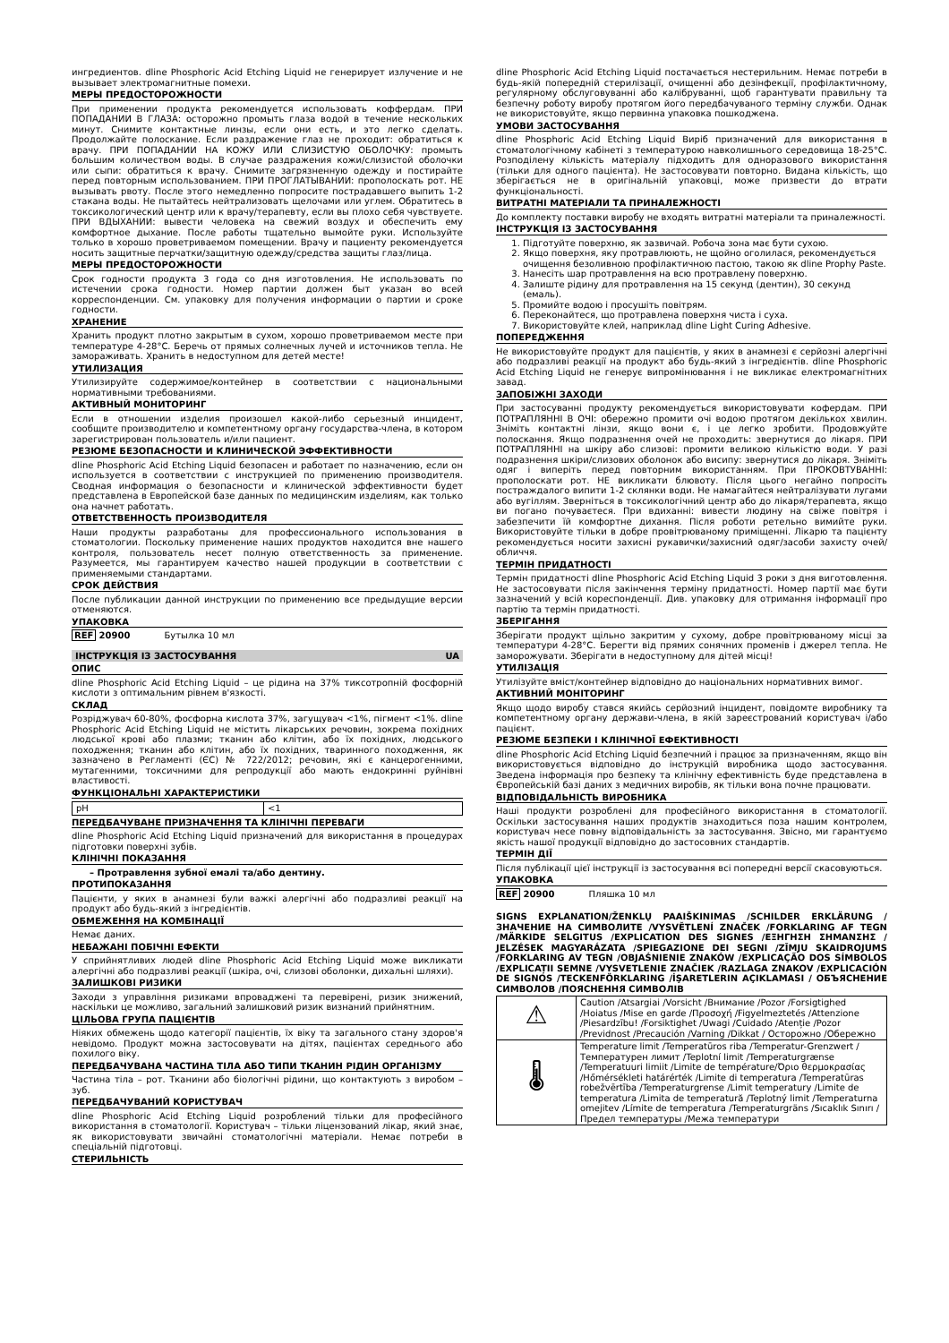ингредиентов. dline Phosphoric Acid Etching Liquid не генерирует излучение и не вызывает электромагнитные помехи.
МЕРЫ ПРЕДОСТОРОЖНОСТИ
При применении продукта рекомендуется использовать коффердам. ПРИ ПОПАДАНИИ В ГЛАЗА: осторожно промыть глаза водой в течение нескольких минут. Снимите контактные линзы, если они есть, и это легко сделать. Продолжайте полоскание. Если раздражение глаз не проходит: обратиться к врачу. ПРИ ПОПАДАНИИ НА КОЖУ ИЛИ СЛИЗИСТУЮ ОБОЛОЧКУ: промыть большим количеством воды. В случае раздражения кожи/слизистой оболочки или сыпи: обратиться к врачу. Снимите загрязненную одежду и постирайте перед повторным использованием. ПРИ ПРОГЛАТЫВАНИИ: прополоскать рот. НЕ вызывать рвоту. После этого немедленно попросите пострадавшего выпить 1-2 стакана воды. Не пытайтесь нейтрализовать щелочами или углем. Обратитесь в токсикологический центр или к врачу/терапевту, если вы плохо себя чувствуете. ПРИ ВДЫХАНИИ: вывести человека на свежий воздух и обеспечить ему комфортное дыхание. После работы тщательно вымойте руки. Используйте только в хорошо проветриваемом помещении. Врачу и пациенту рекомендуется носить защитные перчатки/защитную одежду/средства защиты глаз/лица.
МЕРЫ ПРЕДОСТОРОЖНОСТИ
Срок годности продукта 3 года со дня изготовления. Не использовать по истечении срока годности. Номер партии должен быт указан во всей корреспонденции. См. упаковку для получения информации о партии и сроке годности.
ХРАНЕНИЕ
Хранить продукт плотно закрытым в сухом, хорошо проветриваемом месте при температуре 4-28°C. Беречь от прямых солнечных лучей и источников тепла. Не замораживать. Хранить в недоступном для детей месте!
УТИЛИЗАЦИЯ
Утилизируйте содержимое/контейнер в соответствии с национальными нормативными требованиями.
АКТИВНЫЙ МОНИТОРИНГ
Если в отношении изделия произошел какой-либо серьезный инцидент, сообщите производителю и компетентному органу государства-члена, в котором зарегистрирован пользователь и/или пациент.
РЕЗЮМЕ БЕЗОПАСНОСТИ И КЛИНИЧЕСКОЙ ЭФФЕКТИВНОСТИ
dline Phosphoric Acid Etching Liquid безопасен и работает по назначению, если он используется в соответствии с инструкцией по применению производителя. Сводная информация о безопасности и клинической эффективности будет представлена в Европейской базе данных по медицинским изделиям, как только она начнет работать.
ОТВЕТСТВЕННОСТЬ ПРОИЗВОДИТЕЛЯ
Наши продукты разработаны для профессионального использования в стоматологии. Поскольку применение наших продуктов находится вне нашего контроля, пользователь несет полную ответственность за применение. Разумеется, мы гарантируем качество нашей продукции в соответствии с применяемыми стандартами.
СРОК ДЕЙСТВИЯ
После публикации данной инструкции по применению все предыдущие версии отменяются.
УПАКОВКА
REF 20900 Бутылка 10 мл
ІНСТРУКЦІЯ ІЗ ЗАСТОСУВАННЯ UA
ОПИС
dline Phosphoric Acid Etching Liquid – це рідина на 37% тиксотропній фосфорній кислоти з оптимальним рівнем в'язкості.
СКЛАД
Розріджувач 60-80%, фосфорна кислота 37%, загущувач <1%, пігмент <1%. dline Phosphoric Acid Etching Liquid не містить лікарських речовин, зокрема похідних людської крові або плазми; тканин або клітин, або їх похідних, людського походження; тканин або клітин, або їх похідних, тваринного походження, як зазначено в Регламенті (ЄС) № 722/2012; речовин, які є канцерогенними, мутагенними, токсичними для репродукції або мають ендокринні руйнівні властивості.
ФУНКЦІОНАЛЬНІ ХАРАКТЕРИСТИКИ
| pH | <1 |
ПЕРЕДБАЧУВАНЕ ПРИЗНАЧЕННЯ ТА КЛІНІЧНІ ПЕРЕВАГИ
dline Phosphoric Acid Etching Liquid призначений для використання в процедурах підготовки поверхні зубів.
КЛІНІЧНІ ПОКАЗАННЯ
– Протравлення зубної емалі та/або дентину.
ПРОТИПОКАЗАННЯ
Пацієнти, у яких в анамнезі були важкі алергічні або подразливі реакції на продукт або будь-який з інгредієнтів.
ОБМЕЖЕННЯ НА КОМБІНАЦІЇ
Немає даних.
НЕБАЖАНІ ПОБІЧНІ ЕФЕКТИ
У сприйнятливих людей dline Phosphoric Acid Etching Liquid може викликати алергічні або подразливі реакції (шкіра, очі, слизові оболонки, дихальні шляхи).
ЗАЛИШКОВІ РИЗИКИ
Заходи з управління ризиками впроваджені та перевірені, ризик знижений, наскільки це можливо, загальний залишковий ризик визнаний прийнятним.
ЦІЛЬОВА ГРУПА ПАЦІЄНТІВ
Ніяких обмежень щодо категорії пацієнтів, їх віку та загального стану здоров'я невідомо. Продукт можна застосовувати на дітях, пацієнтах середнього або похилого віку.
ПЕРЕДБАЧУВАНА ЧАСТИНА ТІЛА АБО ТИПИ ТКАНИН РІДИН ОРГАНІЗМУ
Частина тіла – рот. Тканини або біологічні рідини, що контактують з виробом – зуб.
ПЕРЕДБАЧУВАНИЙ КОРИСТУВАЧ
dline Phosphoric Acid Etching Liquid розроблений тільки для професійного використання в стоматології. Користувач – тільки ліцензований лікар, який знає, як використовувати звичайні стоматологічні матеріали. Немає потреби в спеціальній підготовці.
СТЕРИЛЬНІСТЬ
dline Phosphoric Acid Etching Liquid постачається нестерильним. Немає потреби в будь-якій попередній стерилізації, очищенні або дезінфекції, профілактичному, регулярному обслуговуванні або калібруванні, щоб гарантувати правильну та безпечну роботу виробу протягом його передбачуваного терміну служби. Однак не використовуйте, якщо первинна упаковка пошкоджена.
УМОВИ ЗАСТОСУВАННЯ
dline Phosphoric Acid Etching Liquid Виріб призначений для використання в стоматологічному кабінеті з температурою навколишнього середовища 18-25°C. Розподілену кількість матеріалу підходить для одноразового використання (тільки для одного пацієнта). Не застосовувати повторно. Видана кількість, що зберігається не в оригінальній упаковці, може призвести до втрати функціональності.
ВИТРАТНІ МАТЕРІАЛИ ТА ПРИНАЛЕЖНОСТІ
До комплекту поставки виробу не входять витратні матеріали та приналежності.
ІНСТРУКЦІЯ ІЗ ЗАСТОСУВАННЯ
1. Підготуйте поверхню, як зазвичай. Робоча зона має бути сухою.
2. Якщо поверхня, яку протравлюють, не щойно оголилася, рекомендується очищення безоливною профілактичною пастою, такою як dline Prophy Paste.
3. Нанесіть шар протравлення на всю протравлену поверхню.
4. Залиште рідину для протравлення на 15 секунд (дентин), 30 секунд (емаль).
5. Промийте водою і просушіть повітрям.
6. Переконайтеся, що протравлена поверхня чиста і суха.
7. Використовуйте клей, наприклад dline Light Curing Adhesive.
ПОПЕРЕДЖЕННЯ
Не використовуйте продукт для пацієнтів, у яких в анамнезі є серйозні алергічні або подразливі реакції на продукт або будь-який з інгредієнтів. dline Phosphoric Acid Etching Liquid не генерує випромінювання і не викликає електромагнітних завад.
ЗАПОБІЖНІ ЗАХОДИ
При застосуванні продукту рекомендується використовувати кофердам. ПРИ ПОТРАПЛЯННІ В ОЧІ: обережно промити очі водою протягом декількох хвилин. Зніміть контактні лінзи, якщо вони є, і це легко зробити. Продовжуйте полоскання. Якщо подразнення очей не проходить: звернутися до лікаря. ПРИ ПОТРАПЛЯННІ на шкіру або слизові: промити великою кількістю води. У разі подразнення шкіри/слизових оболонок або висипу: звернутися до лікаря. Зніміть одяг і виперіть перед повторним використанням. При ПРОКОВТУВАННІ: прополоскати рот. НЕ викликати блювоту. Після цього негайно попросіть постраждалого випити 1-2 склянки води. Не намагайтеся нейтралізувати лугами або вугіллям. Зверніться в токсикологічний центр або до лікаря/терапевта, якщо ви погано почуваєтеся. При вдиханні: вивести людину на свіже повітря і забезпечити їй комфортне дихання. Після роботи ретельно вимийте руки. Використовуйте тільки в добре провітрюваному приміщенні. Лікарю та пацієнту рекомендується носити захисні рукавички/захисний одяг/засоби захисту очей/обличчя.
ТЕРМІН ПРИДАТНОСТІ
Термін придатності dline Phosphoric Acid Etching Liquid 3 роки з дня виготовлення. Не застосовувати після закінчення терміну придатності. Номер партії має бути зазначений у всій кореспонденції. Див. упаковку для отримання інформації про партію та термін придатності.
ЗБЕРІГАННЯ
Зберігати продукт щільно закритим у сухому, добре провітрюваному місці за температури 4-28°C. Берегти від прямих сонячних променів і джерел тепла. Не заморожувати. Зберігати в недоступному для дітей місці!
УТИЛІЗАЦІЯ
Утилізуйте вміст/контейнер відповідно до національних нормативних вимог.
АКТИВНИЙ МОНІТОРИНГ
Якщо щодо виробу стався якийсь серйозний інцидент, повідомте виробнику та компетентному органу держави-члена, в якій зареєстрований користувач і/або пацієнт.
РЕЗЮМЕ БЕЗПЕКИ І КЛІНІЧНОЇ ЕФЕКТИВНОСТІ
dline Phosphoric Acid Etching Liquid безпечний і працює за призначенням, якщо він використовується відповідно до інструкцій виробника щодо застосування. Зведена інформація про безпеку та клінічну ефективність буде представлена в Європейській базі даних з медичних виробів, як тільки вона почне працювати.
ВІДПОВІДАЛЬНІСТЬ ВИРОБНИКА
Наші продукти розроблені для професійного використання в стоматології. Оскільки застосування наших продуктів знаходиться поза нашим контролем, користувач несе повну відповідальність за застосування. Звісно, ми гарантуємо якість нашої продукції відповідно до застосовних стандартів.
ТЕРМІН ДІЇ
Після публікації цієї інструкції із застосування всі попередні версії скасовуються.
УПАКОВКА
REF 20900 Пляшка 10 мл
SIGNS EXPLANATION/ŽENKLŲ PAAIŠKINIMAS /SCHILDER ERKLÄRUNG /ЗНАЧЕНИЕ НА СИМВОЛИТЕ /VYSVĚTLENÍ ZNAČEK /FORKLARING AF TEGN /MÄRKIDE SELGITUS /EXPLICATION DES SIGNES /ΕΞΗΓΗΣΗ ΣΗΜΑΝΣΗΣ / JELZÉSEK MAGYARÁZATA /SPIEGAZIONE DEI SEGNI /ZĪMJU SKAIDROJUMS /FORKLARING AV TEGN /OBJAŚNIENIE ZNAKÓW /EXPLICAÇÃO DOS SÍMBOLOS /EXPLICAȚII SEMNE /VYSVETLENIE ZNAČIEK /RAZLAGA ZNAKOV /EXPLICACIÓN DE SIGNOS /TECKENFÖRKLARING /İŞARETLERIN AÇIKLAMASI / ОБЪЯСНЕНИЕ СИМВОЛОВ /ПОЯСНЕННЯ СИМВОЛІВ
| ⚠ | Caution /Atsargiai /Vorsicht /Внимание /Pozor /Forsigtighed /Hoiatus /Mise en garde /Προσοχή /Figyelmeztetés /Attenzione /Piesardzību! /Forsiktighet /Uwagi /Cuidado /Atenție /Pozor /Previdnost /Precaución /Varning /Dikkat / Осторожно /Обережно |
| 🌡 | Temperature limit /Temperatūros riba /Temperatur-Grenzwert /Температурен лимит /Teplotní limit /Temperaturgrænse /Temperatuuri limiit /Limite de température/Όριο θερμοκρασίας /Hőmérsékleti határérték /Limite di temperatura /Temperatūras robežvērtība /Temperaturgrense /Limit temperatury /Limite de temperatura /Limita de temperatură /Teplotný limit /Temperaturna omejitev /Límite de temperatura /Temperaturgräns /Sıcaklık Sınırı / Предел температуры /Межа температури |